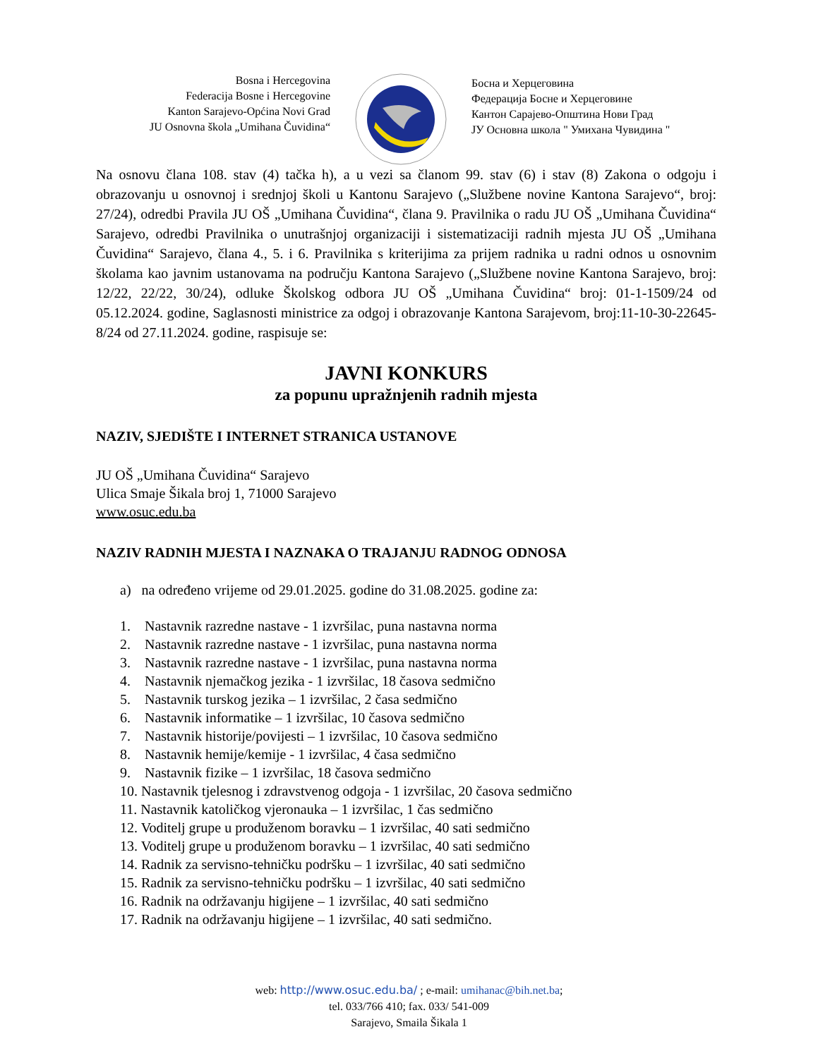Bosna i Hercegovina
Federacija Bosne i Hercegovine
Kanton Sarajevo-Općina Novi Grad
JU Osnovna škola „Umihana Čuvidina“
Босна и Херцеговина
Федерација Босне и Херцеговине
Кантон Сарајево-Општина Нови Град
ЈУ Основна школа " Умихана Чувидина "
Na osnovu člana 108. stav (4) tačka h), a u vezi sa članom 99. stav (6) i stav (8) Zakona o odgoju i obrazovanju u osnovnoj i srednjoj školi u Kantonu Sarajevo („Službene novine Kantona Sarajevo“, broj: 27/24), odredbi Pravila JU OŠ „Umihana Čuvidina“, člana 9. Pravilnika o radu JU OŠ „Umihana Čuvidina“ Sarajevo, odredbi Pravilnika o unutrašnjoj organizaciji i sistematizaciji radnih mjesta JU OŠ „Umihana Čuvidina“ Sarajevo, člana 4., 5. i 6. Pravilnika s kriterijima za prijem radnika u radni odnos u osnovnim školama kao javnim ustanovama na području Kantona Sarajevo („Službene novine Kantona Sarajevo, broj: 12/22, 22/22, 30/24), odluke Školskog odbora JU OŠ „Umihana Čuvidina“ broj: 01-1-1509/24 od 05.12.2024. godine, Saglasnosti ministrice za odgoj i obrazovanje Kantona Sarajevom, broj:11-10-30-22645-8/24 od 27.11.2024. godine, raspisuje se:
JAVNI KONKURS
za popunu upražnjenih radnih mjesta
NAZIV, SJEDIŠTE I INTERNET STRANICA USTANOVE
JU OŠ „Umihana Čuvidina“ Sarajevo
Ulica Smaje Šikala broj 1, 71000 Sarajevo
www.osuc.edu.ba
NAZIV RADNIH MJESTA I NAZNAKA O TRAJANJU RADNOG ODNOSA
a) na određeno vrijeme od 29.01.2025. godine do 31.08.2025. godine za:
1. Nastavnik razredne nastave - 1 izvršilac, puna nastavna norma
2. Nastavnik razredne nastave - 1 izvršilac, puna nastavna norma
3. Nastavnik razredne nastave - 1 izvršilac, puna nastavna norma
4. Nastavnik njemačkog jezika - 1 izvršilac, 18 časova sedmično
5. Nastavnik turskog jezika – 1 izvršilac, 2 časa sedmično
6. Nastavnik informatike – 1 izvršilac, 10 časova sedmično
7. Nastavnik historije/povijesti – 1 izvršilac, 10 časova sedmično
8. Nastavnik hemije/kemije - 1 izvršilac, 4 časa sedmično
9. Nastavnik fizike – 1 izvršilac, 18 časova sedmično
10. Nastavnik tjelesnog i zdravstvenog odgoja - 1 izvršilac, 20 časova sedmično
11. Nastavnik katoličkog vjeronauka – 1 izvršilac, 1 čas sedmično
12. Voditelj grupe u produženom boravku – 1 izvršilac, 40 sati sedmično
13. Voditelj grupe u produženom boravku – 1 izvršilac, 40 sati sedmično
14. Radnik za servisno-tehničku podršku – 1 izvršilac, 40 sati sedmično
15. Radnik za servisno-tehničku podršku – 1 izvršilac, 40 sati sedmično
16. Radnik na održavanju higijene – 1 izvršilac, 40 sati sedmično
17. Radnik na održavanju higijene – 1 izvršilac, 40 sati sedmično.
web: http://www.osuc.edu.ba/ ; e-mail: umihanac@bih.net.ba;
tel. 033/766 410; fax. 033/ 541-009
Sarajevo, Smaila Šikala 1